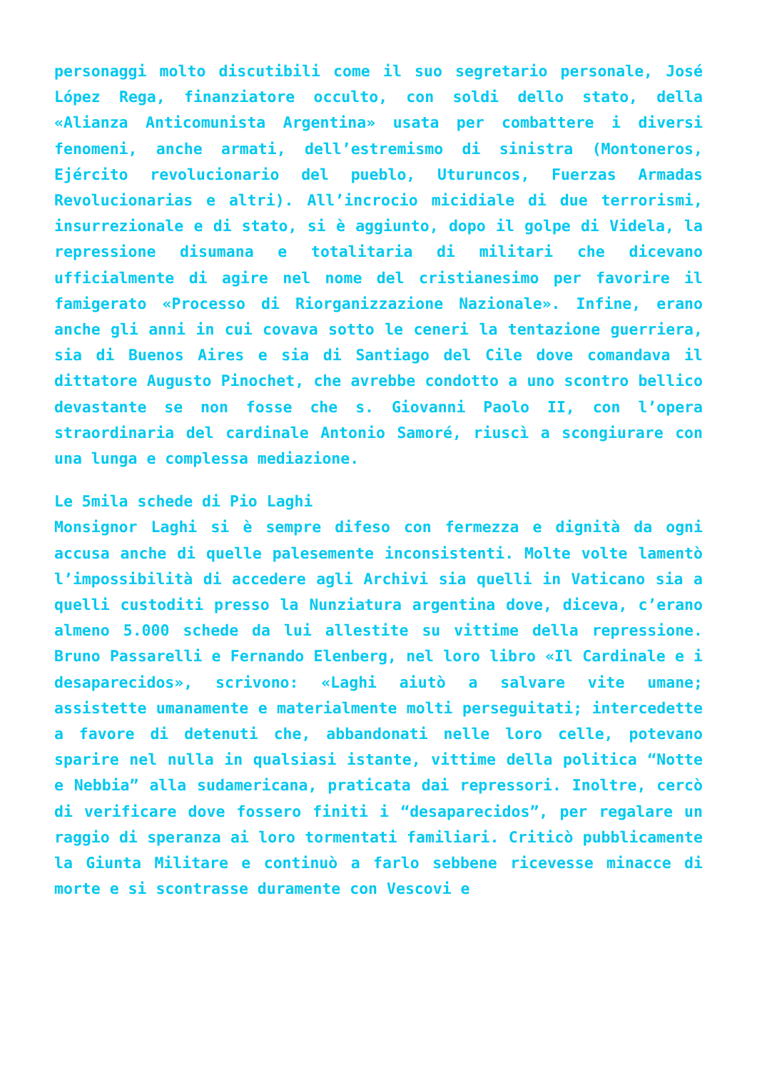personaggi molto discutibili come il suo segretario personale, José López Rega, finanziatore occulto, con soldi dello stato, della «Alianza Anticomunista Argentina» usata per combattere i diversi fenomeni, anche armati, dell’estremismo di sinistra (Montoneros, Ejército revolucionario del pueblo, Uturuncos, Fuerzas Armadas Revolucionarias e altri). All’incrocio micidiale di due terrorismi, insurrezionale e di stato, si è aggiunto, dopo il golpe di Videla, la repressione disumana e totalitaria di militari che dicevano ufficialmente di agire nel nome del cristianesimo per favorire il famigerato «Processo di Riorganizzazione Nazionale». Infine, erano anche gli anni in cui covava sotto le ceneri la tentazione guerriera, sia di Buenos Aires e sia di Santiago del Cile dove comandava il dittatore Augusto Pinochet, che avrebbe condotto a uno scontro bellico devastante se non fosse che s. Giovanni Paolo II, con l’opera straordinaria del cardinale Antonio Samoré, riuscì a scongiurare con una lunga e complessa mediazione.
Le 5mila schede di Pio Laghi
Monsignor Laghi si è sempre difeso con fermezza e dignità da ogni accusa anche di quelle palesemente inconsistenti. Molte volte lamentò l’impossibilità di accedere agli Archivi sia quelli in Vaticano sia a quelli custoditi presso la Nunziatura argentina dove, diceva, c’erano almeno 5.000 schede da lui allestite su vittime della repressione. Bruno Passarelli e Fernando Elenberg, nel loro libro «Il Cardinale e i desaparecidos», scrivono: «Laghi aiutò a salvare vite umane; assistette umanamente e materialmente molti perseguitati; intercedette a favore di detenuti che, abbandonati nelle loro celle, potevano sparire nel nulla in qualsiasi istante, vittime della politica “Notte e Nebbia” alla sudamericana, praticata dai repressori. Inoltre, cercò di verificare dove fossero finiti i “desaparecidos”, per regalare un raggio di speranza ai loro tormentati familiari. Criticò pubblicamente la Giunta Militare e continuò a farlo sebbene ricevesse minacce di morte e si scontrasse duramente con Vescovi e